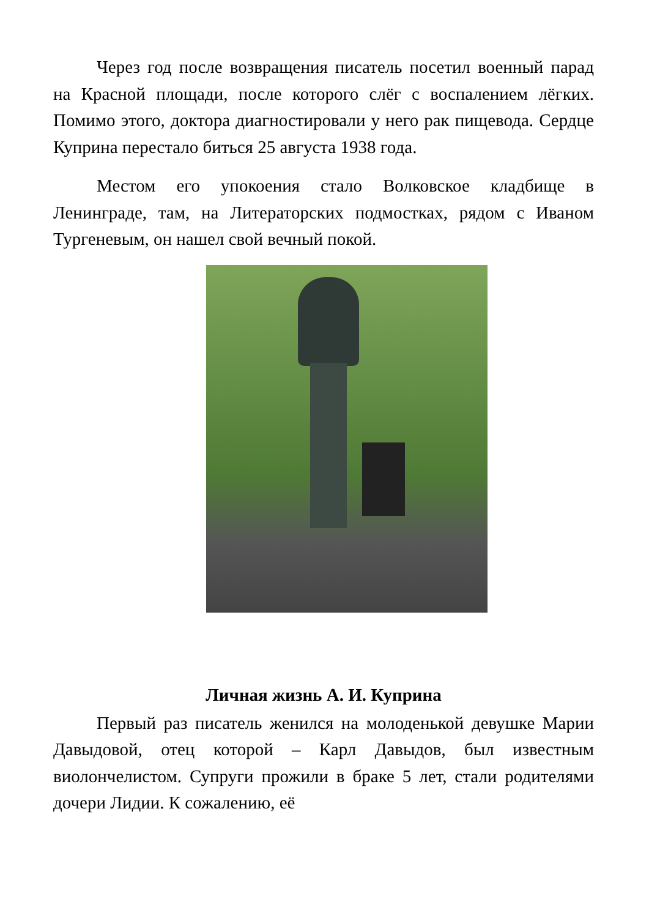Через год после возвращения писатель посетил военный парад на Красной площади, после которого слёг с воспалением лёгких. Помимо этого, доктора диагностировали у него рак пищевода. Сердце Куприна перестало биться 25 августа 1938 года.
Местом его упокоения стало Волковское кладбище в Ленинграде, там, на Литераторских подмостках, рядом с Иваном Тургеневым, он нашел свой вечный покой.
Личная жизнь А. И. Куприна
Первый раз писатель женился на молоденькой девушке Марии Давыдовой, отец которой – Карл Давыдов, был известным виолончелистом. Супруги прожили в браке 5 лет, стали родителями дочери Лидии. К сожалению, её